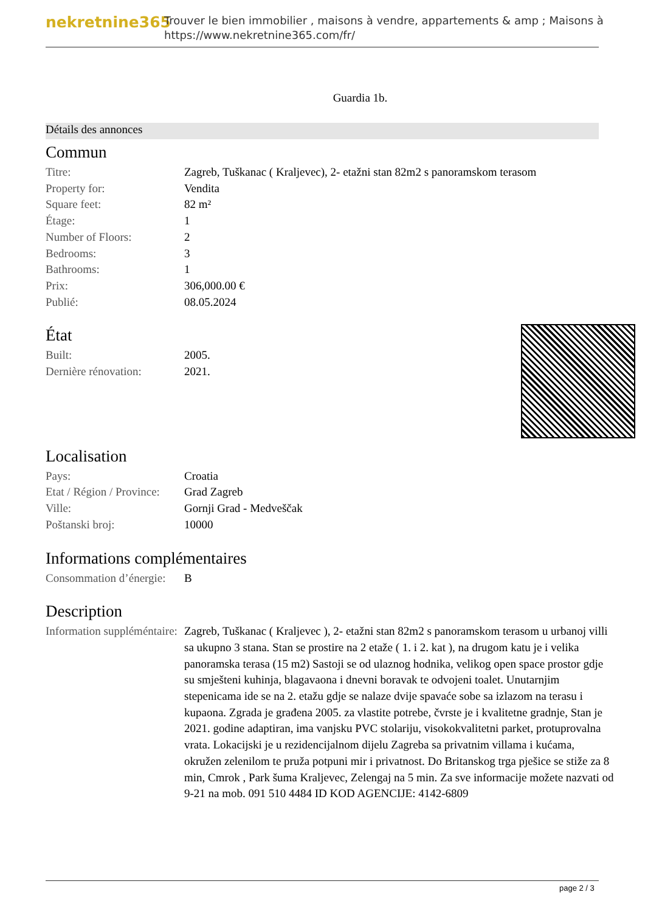nekretnine365
Trouver le bien immobilier , maisons à vendre, appartements & amp ; Maisons à
https://www.nekretnine365.com/fr/
Guardia 1b.
Détails des annonces
Commun
| Titre: | Zagreb, Tuškanac ( Kraljevec), 2- etažni stan 82m2 s panoramskom terasom |
| Property for: | Vendita |
| Square feet: | 82 m² |
| Étage: | 1 |
| Number of Floors: | 2 |
| Bedrooms: | 3 |
| Bathrooms: | 1 |
| Prix: | 306,000.00 € |
| Publié: | 08.05.2024 |
État
| Built: | 2005. |
| Dernière rénovation: | 2021. |
Localisation
| Pays: | Croatia |
| Etat / Région / Province: | Grad Zagreb |
| Ville: | Gornji Grad - Medveščak |
| Poštanski broj: | 10000 |
Informations complémentaires
| Consommation d’énergie: | B |
Description
| Information suppléméntaire: | Zagreb, Tuškanac ( Kraljevec ), 2- etažni stan 82m2 s panoramskom terasom u urbanoj villi sa ukupno 3 stana. Stan se prostire na 2 etaže ( 1. i 2. kat ), na drugom katu je i velika panoramska terasa (15 m2) Sastoji se od ulaznog hodnika, velikog open space prostor gdje su smješteni kuhinja, blagavaona i dnevni boravak te odvojeni toalet. Unutarnjim stepenicama ide se na 2. etažu gdje se nalaze dvije spavaće sobe sa izlazom na terasu i kupaona. Zgrada je građena 2005. za vlastite potrebe, čvrste je i kvalitetne gradnje, Stan je 2021. godine adaptiran, ima vanjsku PVC stolariju, visokokvalitetni parket, protuprovalna vrata. Lokacijski je u rezidencijalnom dijelu Zagreba sa privatnim villama i kućama, okružen zelenilom te pruža potpuni mir i privatnost. Do Britanskog trga pješice se stiže za 8 min, Cmrok , Park šuma Kraljevec, Zelengaj na 5 min. Za sve informacije možete nazvati od 9-21 na mob. 091 510 4484 ID KOD AGENCIJE: 4142-6809 |
page 2 / 3